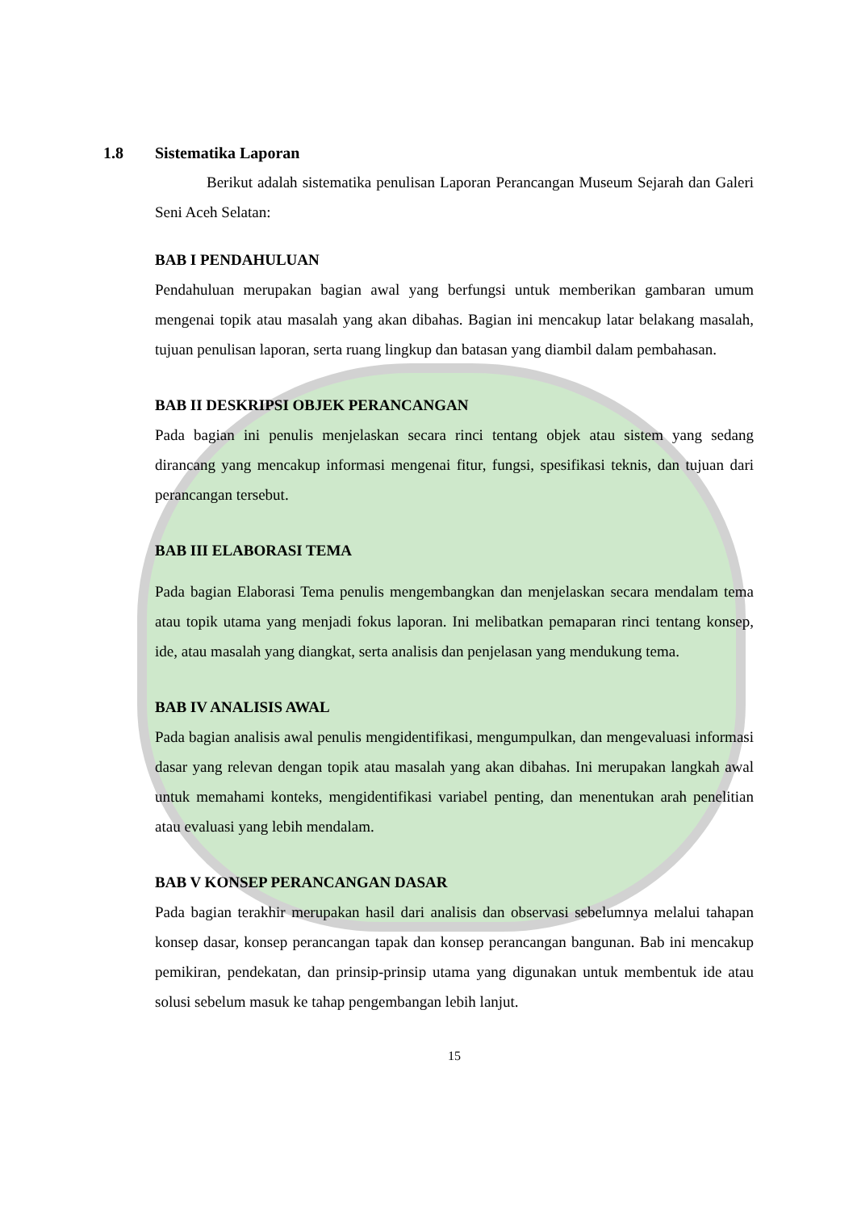1.8 Sistematika Laporan
Berikut adalah sistematika penulisan Laporan Perancangan Museum Sejarah dan Galeri Seni Aceh Selatan:
BAB I PENDAHULUAN
Pendahuluan merupakan bagian awal yang berfungsi untuk memberikan gambaran umum mengenai topik atau masalah yang akan dibahas. Bagian ini mencakup latar belakang masalah, tujuan penulisan laporan, serta ruang lingkup dan batasan yang diambil dalam pembahasan.
BAB II DESKRIPSI OBJEK PERANCANGAN
Pada bagian ini penulis menjelaskan secara rinci tentang objek atau sistem yang sedang dirancang yang mencakup informasi mengenai fitur, fungsi, spesifikasi teknis, dan tujuan dari perancangan tersebut.
BAB III ELABORASI TEMA
Pada bagian Elaborasi Tema penulis mengembangkan dan menjelaskan secara mendalam tema atau topik utama yang menjadi fokus laporan. Ini melibatkan pemaparan rinci tentang konsep, ide, atau masalah yang diangkat, serta analisis dan penjelasan yang mendukung tema.
BAB IV ANALISIS AWAL
Pada bagian analisis awal penulis mengidentifikasi, mengumpulkan, dan mengevaluasi informasi dasar yang relevan dengan topik atau masalah yang akan dibahas. Ini merupakan langkah awal untuk memahami konteks, mengidentifikasi variabel penting, dan menentukan arah penelitian atau evaluasi yang lebih mendalam.
BAB V KONSEP PERANCANGAN DASAR
Pada bagian terakhir merupakan hasil dari analisis dan observasi sebelumnya melalui tahapan konsep dasar, konsep perancangan tapak dan konsep perancangan bangunan. Bab ini mencakup pemikiran, pendekatan, dan prinsip-prinsip utama yang digunakan untuk membentuk ide atau solusi sebelum masuk ke tahap pengembangan lebih lanjut.
15